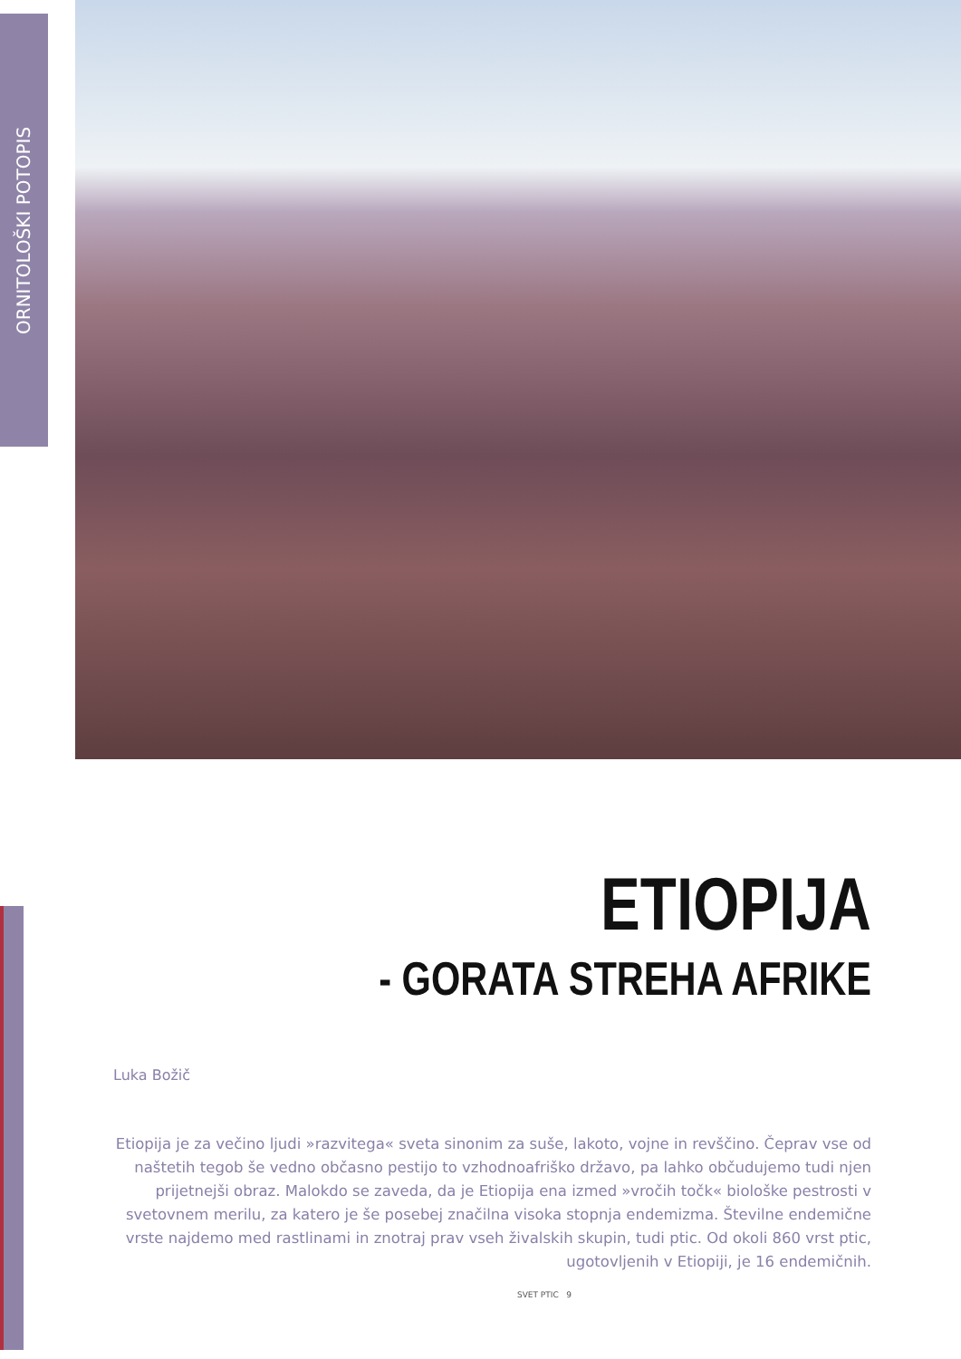ORNITOLOŠKI POTOPIS
ETIOPIJA
- GORATA STREHA AFRIKE
Luka Božič
Etiopija je za večino ljudi »razvitega« sveta sinonim za suše, lakoto, vojne in revščino. Čeprav vse od naštetih tegob še vedno občasno pestijo to vzhodnoafriško državo, pa lahko občudujemo tudi njen prijetnejši obraz. Malokdo se zaveda, da je Etiopija ena izmed »vročih točk« biološke pestrosti v svetovnem merilu, za katero je še posebej značilna visoka stopnja endemizma. Številne endemične vrste najdemo med rastlinami in znotraj prav vseh živalskih skupin, tudi ptic. Od okoli 860 vrst ptic, ugotovljenih v Etiopiji, je 16 endemičnih.
SVET PTIC 9